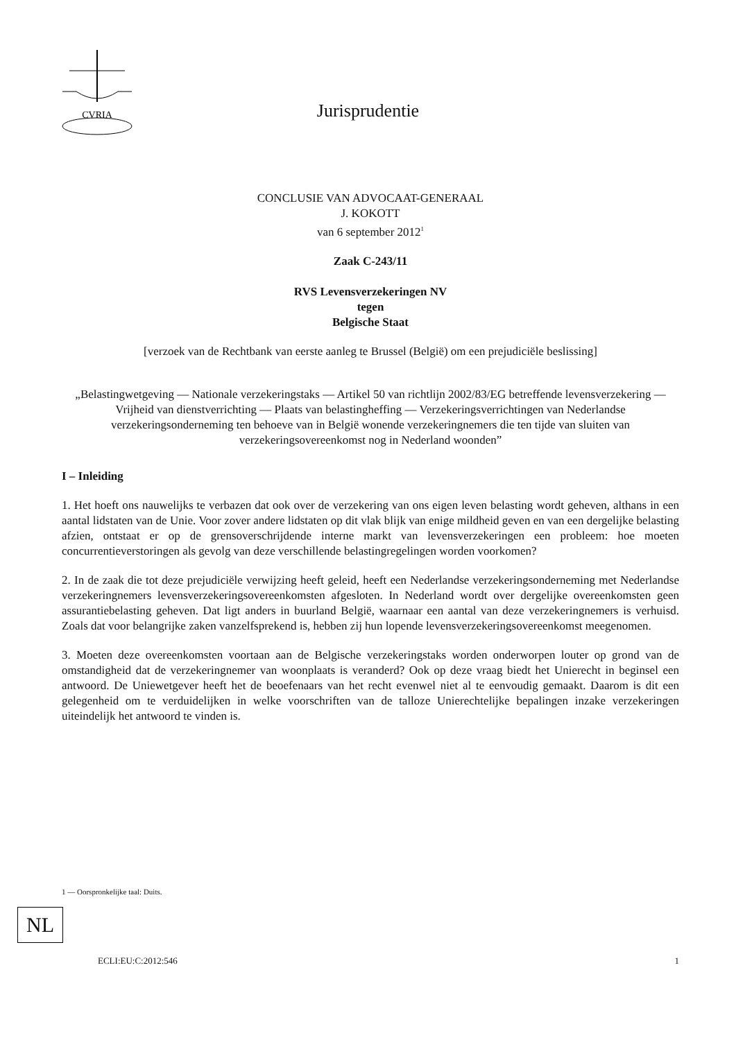CVRIA
Jurisprudentie
CONCLUSIE VAN ADVOCAAT-GENERAAL
J. KOKOTT
van 6 september 2012<sup>1</sup>
Zaak C-243/11
RVS Levensverzekeringen NV
tegen
Belgische Staat
[verzoek van de Rechtbank van eerste aanleg te Brussel (België) om een prejudiciële beslissing]
„Belastingwetgeving — Nationale verzekeringstaks — Artikel 50 van richtlijn 2002/83/EG betreffende levensverzekering — Vrijheid van dienstverrichting — Plaats van belastingheffing — Verzekeringsverrichtingen van Nederlandse verzekeringsonderneming ten behoeve van in België wonende verzekeringnemers die ten tijde van sluiten van verzekeringsovereenkomst nog in Nederland woonden”
I – Inleiding
1. Het hoeft ons nauwelijks te verbazen dat ook over de verzekering van ons eigen leven belasting wordt geheven, althans in een aantal lidstaten van de Unie. Voor zover andere lidstaten op dit vlak blijk van enige mildheid geven en van een dergelijke belasting afzien, ontstaat er op de grensoverschrijdende interne markt van levensverzekeringen een probleem: hoe moeten concurrentieverstoringen als gevolg van deze verschillende belastingregelingen worden voorkomen?
2. In de zaak die tot deze prejudiciële verwijzing heeft geleid, heeft een Nederlandse verzekeringsonderneming met Nederlandse verzekeringnemers levensverzekeringsovereenkomsten afgesloten. In Nederland wordt over dergelijke overeenkomsten geen assurantiebelasting geheven. Dat ligt anders in buurland België, waarnaar een aantal van deze verzekeringnemers is verhuisd. Zoals dat voor belangrijke zaken vanzelfsprekend is, hebben zij hun lopende levensverzekeringsovereenkomst meegenomen.
3. Moeten deze overeenkomsten voortaan aan de Belgische verzekeringstaks worden onderworpen louter op grond van de omstandigheid dat de verzekeringnemer van woonplaats is veranderd? Ook op deze vraag biedt het Unierecht in beginsel een antwoord. De Uniewetgever heeft het de beoefenaars van het recht evenwel niet al te eenvoudig gemaakt. Daarom is dit een gelegenheid om te verduidelijken in welke voorschriften van de talloze Unierechtelijke bepalingen inzake verzekeringen uiteindelijk het antwoord te vinden is.
1 — Oorspronkelijke taal: Duits.
NL
ECLI:EU:C:2012:546 1